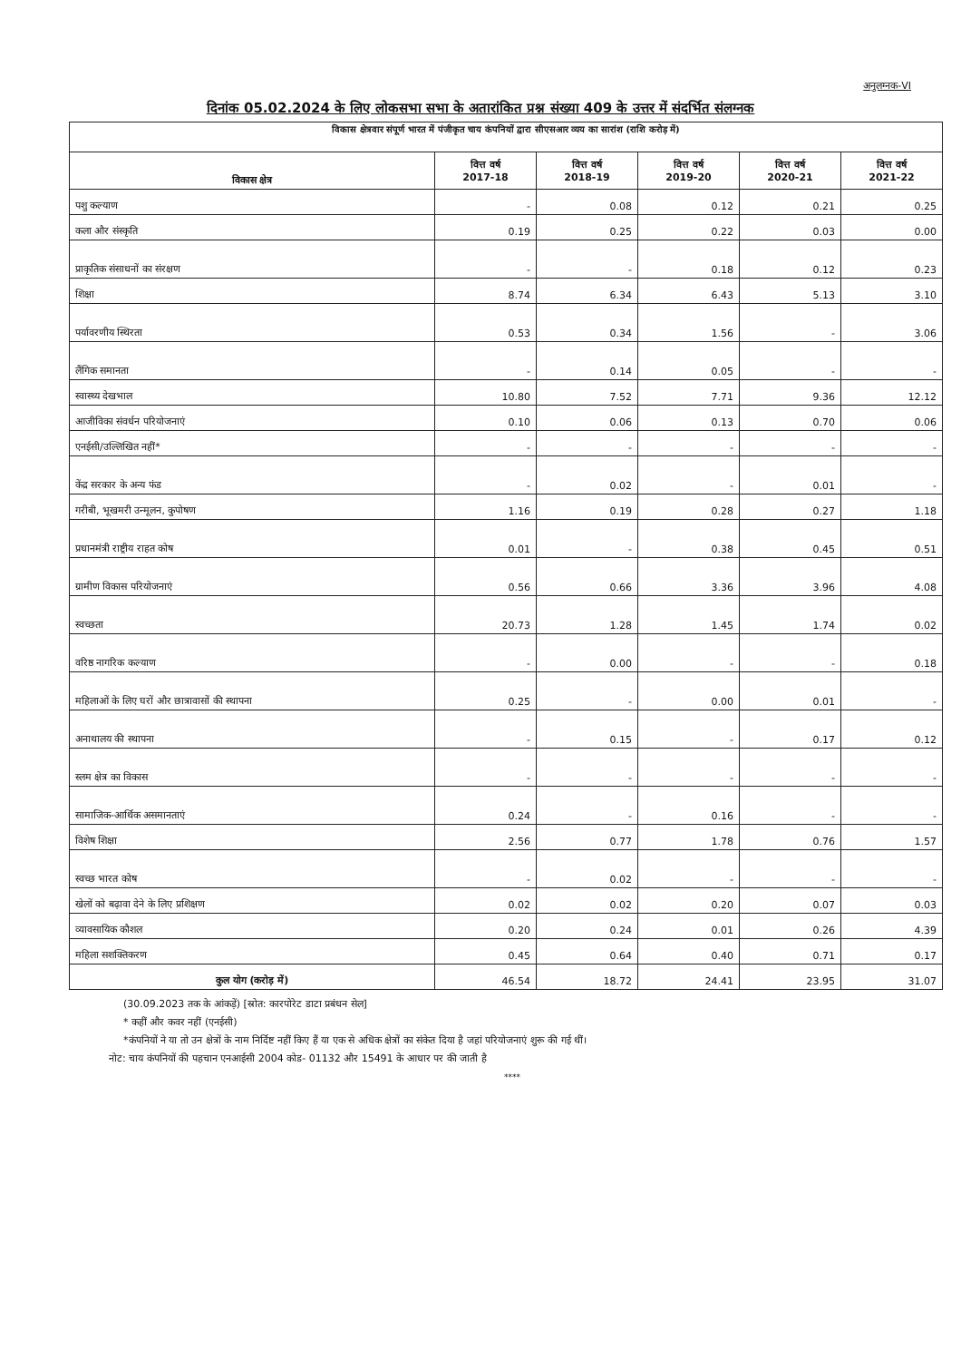अनुलग्नक-VI
दिनांक 05.02.2024 के लिए लोकसभा सभा के अतारांकित प्रश्न संख्या 409 के उत्तर में संदर्भित संलग्नक
| विकास क्षेत्रवार संपूर्ण भारत में पंजीकृत चाय कंपनियों द्वारा सीएसआर व्यय का सारांश (राशि करोड़ में) | | | | | |
| --- | --- | --- | --- | --- | --- |
| विकास क्षेत्र | वित्त वर्ष 2017-18 | वित्त वर्ष 2018-19 | वित्त वर्ष 2019-20 | वित्त वर्ष 2020-21 | वित्त वर्ष 2021-22 |
| पशु कल्याण | - | 0.08 | 0.12 | 0.21 | 0.25 |
| कला और संस्कृति | 0.19 | 0.25 | 0.22 | 0.03 | 0.00 |
| प्राकृतिक संसाधनों का संरक्षण | - | - | 0.18 | 0.12 | 0.23 |
| शिक्षा | 8.74 | 6.34 | 6.43 | 5.13 | 3.10 |
| पर्यावरणीय स्थिरता | 0.53 | 0.34 | 1.56 | - | 3.06 |
| लैंगिक समानता | - | 0.14 | 0.05 | - | - |
| स्वास्थ्य देखभाल | 10.80 | 7.52 | 7.71 | 9.36 | 12.12 |
| आजीविका संवर्धन परियोजनाएं | 0.10 | 0.06 | 0.13 | 0.70 | 0.06 |
| एनईसी/उल्लिखित नहीं* | - | - | - | - | - |
| केंद्र सरकार के अन्य फंड | - | 0.02 | - | 0.01 | - |
| गरीबी, भूखमरी उन्मूलन, कुपोषण | 1.16 | 0.19 | 0.28 | 0.27 | 1.18 |
| प्रधानमंत्री राष्ट्रीय राहत कोष | 0.01 | - | 0.38 | 0.45 | 0.51 |
| ग्रामीण विकास परियोजनाएं | 0.56 | 0.66 | 3.36 | 3.96 | 4.08 |
| स्वच्छता | 20.73 | 1.28 | 1.45 | 1.74 | 0.02 |
| वरिष्ठ नागरिक कल्याण | - | 0.00 | - | - | 0.18 |
| महिलाओं के लिए घरों और छात्रावासों की स्थापना | 0.25 | - | 0.00 | 0.01 | - |
| अनाथालय की स्थापना | - | 0.15 | - | 0.17 | 0.12 |
| स्लम क्षेत्र का विकास | - | - | - | - | - |
| सामाजिक-आर्थिक असमानताएं | 0.24 | - | 0.16 | - | - |
| विशेष शिक्षा | 2.56 | 0.77 | 1.78 | 0.76 | 1.57 |
| स्वच्छ भारत कोष | - | 0.02 | - | - | - |
| खेलों को बढ़ावा देने के लिए प्रशिक्षण | 0.02 | 0.02 | 0.20 | 0.07 | 0.03 |
| व्यावसायिक कौशल | 0.20 | 0.24 | 0.01 | 0.26 | 4.39 |
| महिला सशक्तिकरण | 0.45 | 0.64 | 0.40 | 0.71 | 0.17 |
| कुल योग (करोड़ में) | 46.54 | 18.72 | 24.41 | 23.95 | 31.07 |
(30.09.2023 तक के आंकड़ें) [स्रोत: कारपोरेट डाटा प्रबंधन सेल]
* कहीं और कवर नहीं (एनईसी)
*कंपनियों ने या तो उन क्षेत्रों के नाम निर्दिष्ट नहीं किए हैं या एक से अधिक क्षेत्रों का संकेत दिया है जहां परियोजनाएं शुरू की गई थीं।
नोट: चाय कंपनियों की पहचान एनआईसी 2004 कोड- 01132 और 15491 के आधार पर की जाती है
****